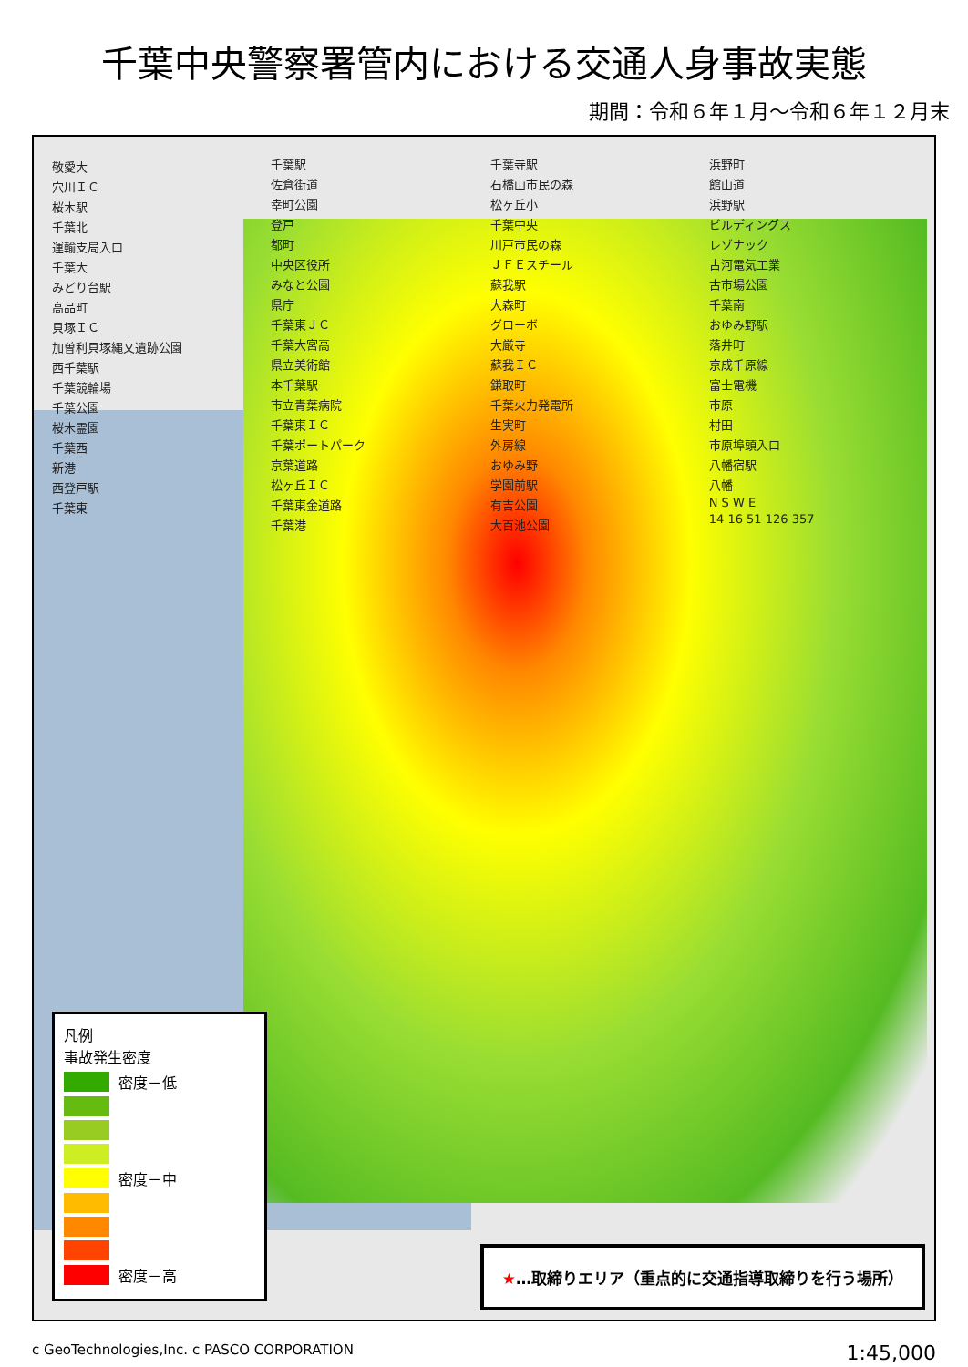千葉中央警察署管内における交通人身事故実態
期間：令和６年１月～令和６年１２月末
敬愛大
穴川ＩＣ
桜木駅
千葉北
運輸支局入口
千葉大
みどり台駅
高品町
貝塚ＩＣ
加曽利貝塚縄文遺跡公園
西千葉駅
千葉競輪場
千葉公園
桜木霊園
千葉西
新港
西登戸駅
千葉東
千葉駅
佐倉街道
幸町公園
登戸
都町
中央区役所
みなと公園
県庁
千葉東ＪＣ
千葉大宮高
県立美術館
本千葉駅
市立青葉病院
千葉東ＩＣ
千葉ポートパーク
京葉道路
松ヶ丘ＩＣ
千葉東金道路
千葉港
千葉寺駅
石橋山市民の森
松ヶ丘小
千葉中央
川戸市民の森
ＪＦＥスチール
蘇我駅
大森町
グローボ
大厳寺
蘇我ＩＣ
鎌取町
千葉火力発電所
生実町
外房線
おゆみ野
学園前駅
有吉公園
大百池公園
浜野町
館山道
浜野駅
ビルディングス
レゾナック
古河電気工業
古市場公園
千葉南
おゆみ野駅
落井町
京成千原線
富士電機
市原
村田
市原埠頭入口
八幡宿駅
八幡
N S W E
14 16 51 126 357
凡例
事故発生密度
密度－低
密度－中
密度－高
★…取締りエリア（重点的に交通指導取締りを行う場所）
c GeoTechnologies,Inc. c PASCO CORPORATION 1:45,000